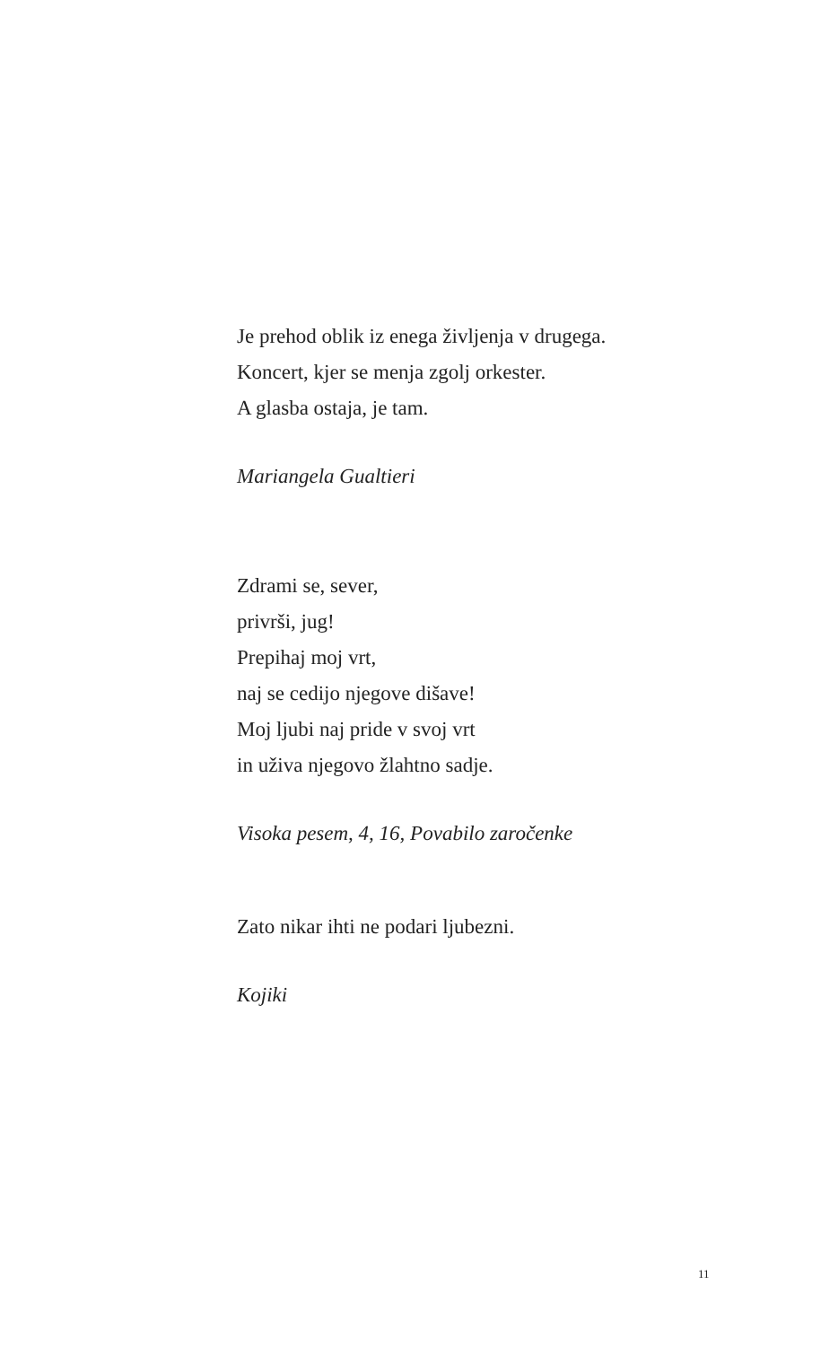Je prehod oblik iz enega življenja v drugega.
Koncert, kjer se menja zgolj orkester.
A glasba ostaja, je tam.
Mariangela Gualtieri
Zdrami se, sever,
privrši, jug!
Prepihaj moj vrt,
naj se cedijo njegove dišave!
Moj ljubi naj pride v svoj vrt
in uživa njegovo žlahtno sadje.
Visoka pesem, 4, 16, Povabilo zaročenke
Zato nikar ihti ne podari ljubezni.
Kojiki
11